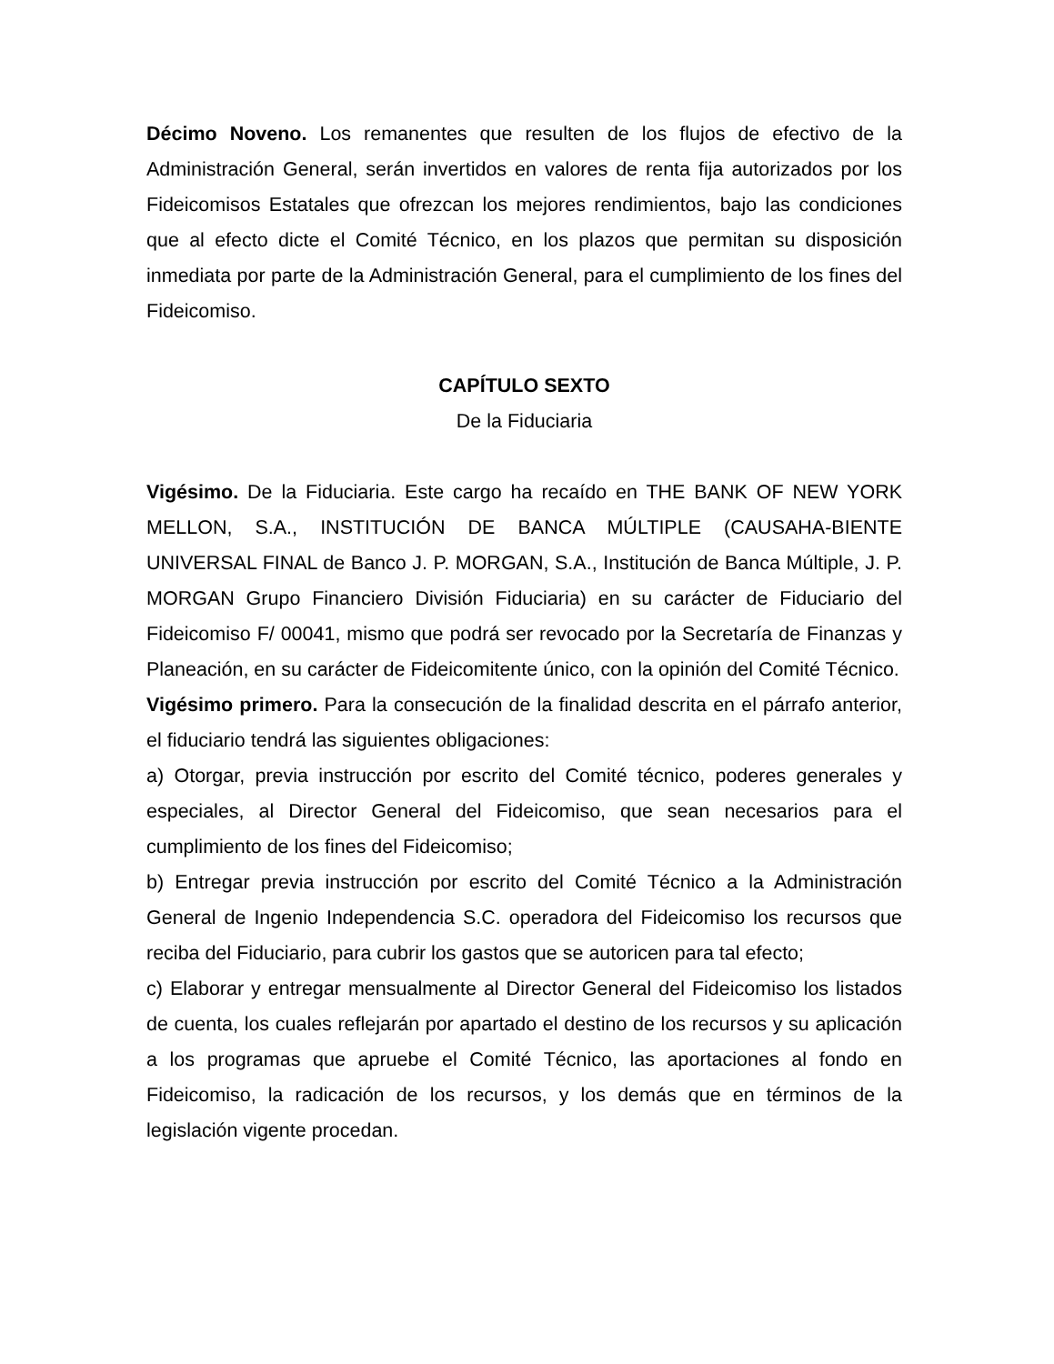Décimo Noveno. Los remanentes que resulten de los flujos de efectivo de la Administración General, serán invertidos en valores de renta fija autorizados por los Fideicomisos Estatales que ofrezcan los mejores rendimientos, bajo las condiciones que al efecto dicte el Comité Técnico, en los plazos que permitan su disposición inmediata por parte de la Administración General, para el cumplimiento de los fines del Fideicomiso.
CAPÍTULO SEXTO
De la Fiduciaria
Vigésimo. De la Fiduciaria. Este cargo ha recaído en THE BANK OF NEW YORK MELLON, S.A., INSTITUCIÓN DE BANCA MÚLTIPLE (CAUSAHA-BIENTE UNIVERSAL FINAL de Banco J. P. MORGAN, S.A., Institución de Banca Múltiple, J. P. MORGAN Grupo Financiero División Fiduciaria) en su carácter de Fiduciario del Fideicomiso F/ 00041, mismo que podrá ser revocado por la Secretaría de Finanzas y Planeación, en su carácter de Fideicomitente único, con la opinión del Comité Técnico.
Vigésimo primero. Para la consecución de la finalidad descrita en el párrafo anterior, el fiduciario tendrá las siguientes obligaciones:
a) Otorgar, previa instrucción por escrito del Comité técnico, poderes generales y especiales, al Director General del Fideicomiso, que sean necesarios para el cumplimiento de los fines del Fideicomiso;
b) Entregar previa instrucción por escrito del Comité Técnico a la Administración General de Ingenio Independencia S.C. operadora del Fideicomiso los recursos que reciba del Fiduciario, para cubrir los gastos que se autoricen para tal efecto;
c) Elaborar y entregar mensualmente al Director General del Fideicomiso los listados de cuenta, los cuales reflejarán por apartado el destino de los recursos y su aplicación a los programas que apruebe el Comité Técnico, las aportaciones al fondo en Fideicomiso, la radicación de los recursos, y los demás que en términos de la legislación vigente procedan.